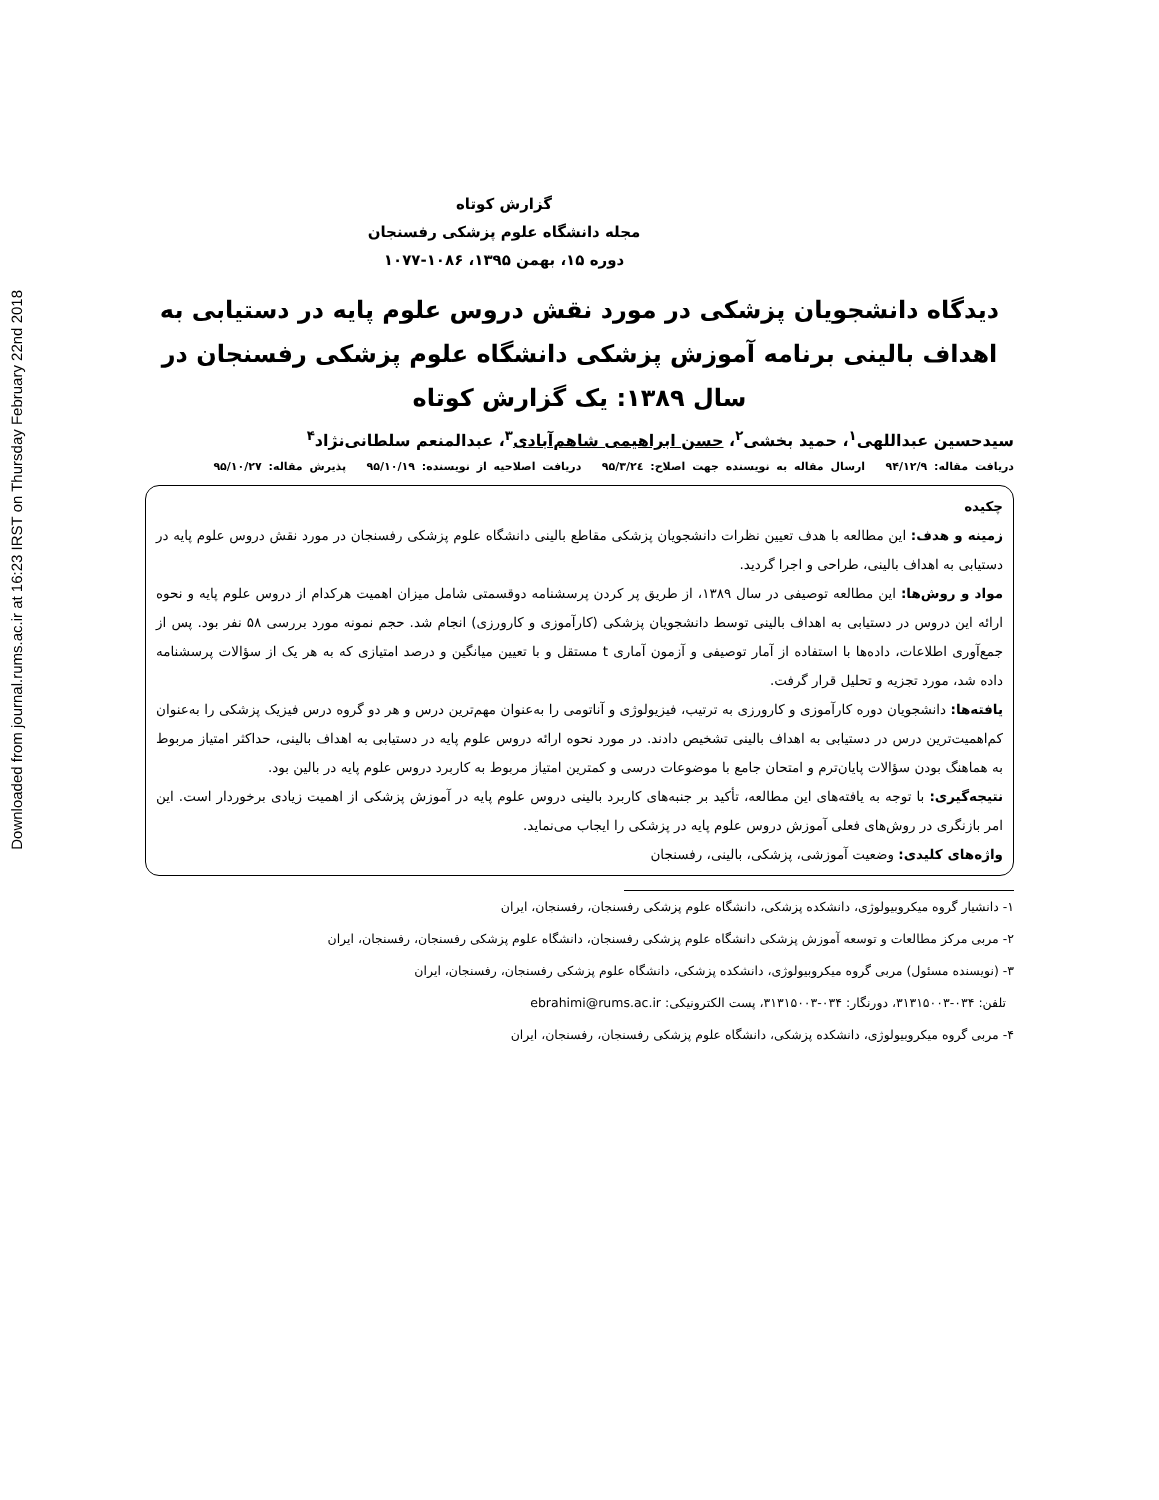Downloaded from journal.rums.ac.ir at 16:23 IRST on Thursday February 22nd 2018
گزارش کوتاه
مجله دانشگاه علوم پزشکی رفسنجان
دوره ۱۵، بهمن ۱۳۹۵، ۱۰۸۶-۱۰۷۷
دیدگاه دانشجویان پزشکی در مورد نقش دروس علوم پایه در دستیابی به اهداف بالینی برنامه آموزش پزشکی دانشگاه علوم پزشکی رفسنجان در سال ۱۳۸۹: یک گزارش کوتاه
سیدحسین عبداللهی<sup>۱</sup>، حمید بخشی<sup>۲</sup>، حسن ابراهیمی شاهم‌آبادی<sup>۳</sup>، عبدالمنعم سلطانی‌نژاد<sup>۴</sup>
دریافت مقاله: ۹۴/۱۲/۹ ارسال مقاله به نویسنده جهت اصلاح: ۹۵/۳/۲٤ دریافت اصلاحیه از نویسنده: ۹۵/۱۰/۱۹ پذیرش مقاله: ۹۵/۱۰/۲۷
چکیده
زمینه و هدف: این مطالعه با هدف تعیین نظرات دانشجویان پزشکی مقاطع بالینی دانشگاه علوم پزشکی رفسنجان در مورد نقش دروس علوم پایه در دستیابی به اهداف بالینی، طراحی و اجرا گردید.
مواد و روش‌ها: این مطالعه توصیفی در سال ۱۳۸۹، از طریق پر کردن پرسشنامه دوقسمتی شامل میزان اهمیت هرکدام از دروس علوم پایه و نحوه ارائه این دروس در دستیابی به اهداف بالینی توسط دانشجویان پزشکی (کارآموزی و کارورزی) انجام شد. حجم نمونه مورد بررسی ۵۸ نفر بود. پس از جمع‌آوری اطلاعات، داده‌ها با استفاده از آمار توصیفی و آزمون آماری t مستقل و با تعیین میانگین و درصد امتیازی که به هر یک از سؤالات پرسشنامه داده شد، مورد تجزیه و تحلیل قرار گرفت.
یافته‌ها: دانشجویان دوره کارآموزی و کارورزی به ترتیب، فیزیولوژی و آناتومی را به‌عنوان مهم‌ترین درس و هر دو گروه درس فیزیک پزشکی را به‌عنوان کم‌اهمیت‌ترین درس در دستیابی به اهداف بالینی تشخیص دادند. در مورد نحوه ارائه دروس علوم پایه در دستیابی به اهداف بالینی، حداکثر امتیاز مربوط به هماهنگ بودن سؤالات پایان‌ترم و امتحان جامع با موضوعات درسی و کمترین امتیاز مربوط به کاربرد دروس علوم پایه در بالین بود.
نتیجه‌گیری: با توجه به یافته‌های این مطالعه، تأکید بر جنبه‌های کاربرد بالینی دروس علوم پایه در آموزش پزشکی از اهمیت زیادی برخوردار است. این امر بازنگری در روش‌های فعلی آموزش دروس علوم پایه در پزشکی را ایجاب می‌نماید.
واژه‌های کلیدی: وضعیت آموزشی، پزشکی، بالینی، رفسنجان
۱- دانشیار گروه میکروبیولوژی، دانشکده پزشکی، دانشگاه علوم پزشکی رفسنجان، رفسنجان، ایران
۲- مربی مرکز مطالعات و توسعه آموزش پزشکی دانشگاه علوم پزشکی رفسنجان، دانشگاه علوم پزشکی رفسنجان، رفسنجان، ایران
۳- (نویسنده مسئول) مربی گروه میکروبیولوژی، دانشکده پزشکی، دانشگاه علوم پزشکی رفسنجان، رفسنجان، ایران
تلفن: ۰۳۴-۳۱۳۱۵۰۰۳، دورنگار: ۰۳۴-۳۱۳۱۵۰۰۳، پست الکترونیکی: ebrahimi@rums.ac.ir
۴- مربی گروه میکروبیولوژی، دانشکده پزشکی، دانشگاه علوم پزشکی رفسنجان، رفسنجان، ایران